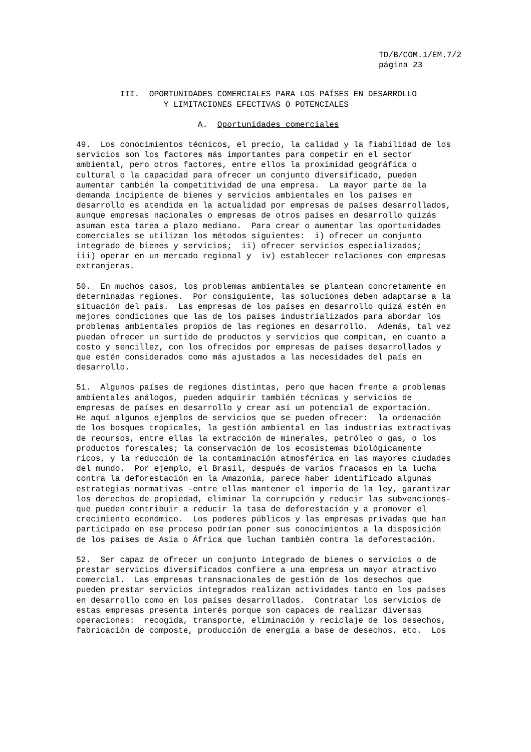TD/B/COM.1/EM.7/2
página 23
         III.  OPORTUNIDADES COMERCIALES PARA LOS PAÍSES EN DESARROLLO
                  Y LIMITACIONES EFECTIVAS O POTENCIALES
                         A.  Oportunidades comerciales
49.  Los conocimientos técnicos, el precio, la calidad y la fiabilidad de los
servicios son los factores más importantes para competir en el sector
ambiental, pero otros factores, entre ellos la proximidad geográfica o
cultural o la capacidad para ofrecer un conjunto diversificado, pueden
aumentar también la competitividad de una empresa.  La mayor parte de la
demanda incipiente de bienes y servicios ambientales en los países en
desarrollo es atendida en la actualidad por empresas de países desarrollados,
aunque empresas nacionales o empresas de otros países en desarrollo quizás
asuman esta tarea a plazo mediano.  Para crear o aumentar las oportunidades
comerciales se utilizan los métodos siguientes:  i) ofrecer un conjunto
integrado de bienes y servicios;  ii) ofrecer servicios especializados;
iii) operar en un mercado regional y  iv) establecer relaciones con empresas
extranjeras.
50.  En muchos casos, los problemas ambientales se plantean concretamente en
determinadas regiones.  Por consiguiente, las soluciones deben adaptarse a la
situación del país.  Las empresas de los países en desarrollo quizá estén en
mejores condiciones que las de los países industrializados para abordar los
problemas ambientales propios de las regiones en desarrollo.  Además, tal vez
puedan ofrecer un surtido de productos y servicios que compitan, en cuanto a
costo y sencillez, con los ofrecidos por empresas de países desarrollados y
que estén considerados como más ajustados a las necesidades del país en
desarrollo.
51.  Algunos países de regiones distintas, pero que hacen frente a problemas
ambientales análogos, pueden adquirir también técnicas y servicios de
empresas de países en desarrollo y crear así un potencial de exportación.
He aquí algunos ejemplos de servicios que se pueden ofrecer:  la ordenación
de los bosques tropicales, la gestión ambiental en las industrias extractivas
de recursos, entre ellas la extracción de minerales, petróleo o gas, o los
productos forestales; la conservación de los ecosistemas biológicamente
ricos, y la reducción de la contaminación atmosférica en las mayores ciudades
del mundo.  Por ejemplo, el Brasil, después de varios fracasos en la lucha
contra la deforestación en la Amazonia, parece haber identificado algunas
estrategias normativas -entre ellas mantener el imperio de la ley, garantizar
los derechos de propiedad, eliminar la corrupción y reducir las subvenciones-
que pueden contribuir a reducir la tasa de deforestación y a promover el
crecimiento económico.  Los poderes públicos y las empresas privadas que han
participado en ese proceso podrían poner sus conocimientos a la disposición
de los países de Asia o África que luchan también contra la deforestación.
52.  Ser capaz de ofrecer un conjunto integrado de bienes o servicios o de
prestar servicios diversificados confiere a una empresa un mayor atractivo
comercial.  Las empresas transnacionales de gestión de los desechos que
pueden prestar servicios integrados realizan actividades tanto en los países
en desarrollo como en los países desarrollados.  Contratar los servicios de
estas empresas presenta interés porque son capaces de realizar diversas
operaciones:  recogida, transporte, eliminación y reciclaje de los desechos,
fabricación de composte, producción de energía a base de desechos, etc.  Los